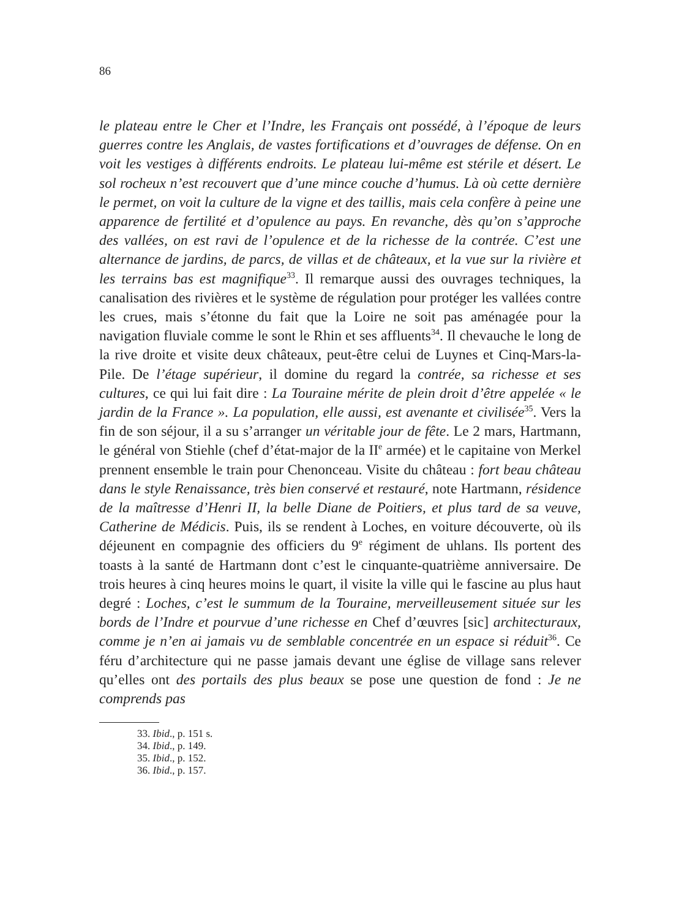86
le plateau entre le Cher et l’Indre, les Français ont possédé, à l’époque de leurs guerres contre les Anglais, de vastes fortifications et d’ouvrages de défense. On en voit les vestiges à différents endroits. Le plateau lui-même est stérile et désert. Le sol rocheux n’est recouvert que d’une mince couche d’humus. Là où cette dernière le permet, on voit la culture de la vigne et des taillis, mais cela confère à peine une apparence de fertilité et d’opulence au pays. En revanche, dès qu’on s’approche des vallées, on est ravi de l’opulence et de la richesse de la contrée. C’est une alternance de jardins, de parcs, de villas et de châteaux, et la vue sur la rivière et les terrains bas est magnifique<sup>33</sup>. Il remarque aussi des ouvrages techniques, la canalisation des rivières et le système de régulation pour protéger les vallées contre les crues, mais s’étonne du fait que la Loire ne soit pas aménagée pour la navigation fluviale comme le sont le Rhin et ses affluents<sup>34</sup>. Il chevauche le long de la rive droite et visite deux châteaux, peut-être celui de Luynes et Cinq-Mars-la-Pile. De l’étage supérieur, il domine du regard la contrée, sa richesse et ses cultures, ce qui lui fait dire : La Touraine mérite de plein droit d’être appelée « le jardin de la France ». La population, elle aussi, est avenante et civilisée<sup>35</sup>. Vers la fin de son séjour, il a su s’arranger un véritable jour de fête. Le 2 mars, Hartmann, le général von Stiehle (chef d’état-major de la II<sup>e</sup> armée) et le capitaine von Merkel prennent ensemble le train pour Chenonceau. Visite du château : fort beau château dans le style Renaissance, très bien conservé et restauré, note Hartmann, résidence de la maîtresse d’Henri II, la belle Diane de Poitiers, et plus tard de sa veuve, Catherine de Médicis. Puis, ils se rendent à Loches, en voiture découverte, où ils déjeunent en compagnie des officiers du 9<sup>e</sup> régiment de uhlans. Ils portent des toasts à la santé de Hartmann dont c’est le cinquante-quatrième anniversaire. De trois heures à cinq heures moins le quart, il visite la ville qui le fascine au plus haut degré : Loches, c’est le summum de la Touraine, merveilleusement située sur les bords de l’Indre et pourvue d’une richesse en Chef d’œuvres [sic] architecturaux, comme je n’en ai jamais vu de semblable concentrée en un espace si réduit<sup>36</sup>. Ce féru d’architecture qui ne passe jamais devant une église de village sans relever qu’elles ont des portails des plus beaux se pose une question de fond : Je ne comprends pas
33. Ibid., p. 151 s.
34. Ibid., p. 149.
35. Ibid., p. 152.
36. Ibid., p. 157.